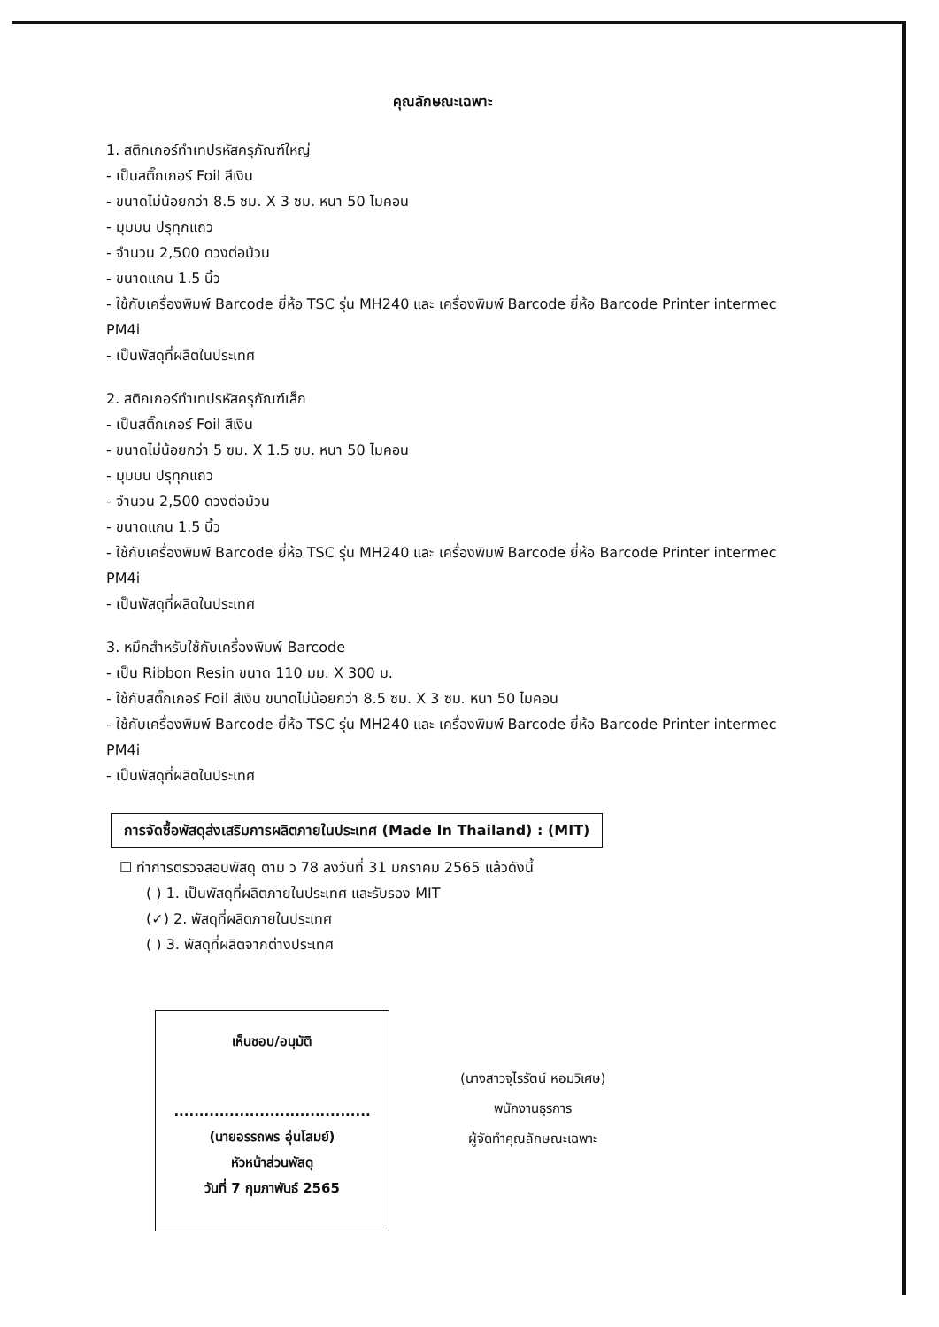คุณลักษณะเฉพาะ
1. สติกเกอร์ทำเทปรหัสครุภัณฑ์ใหญ่
- เป็นสติ๊กเกอร์ Foil สีเงิน
- ขนาดไม่น้อยกว่า 8.5 ซม. X 3 ซม. หนา 50 ไมคอน
- มุมมน ปรุทุกแถว
- จำนวน 2,500 ดวงต่อม้วน
- ขนาดแกน 1.5 นิ้ว
- ใช้กับเครื่องพิมพ์ Barcode ยี่ห้อ TSC รุ่น MH240 และ เครื่องพิมพ์ Barcode ยี่ห้อ Barcode Printer intermec PM4i
- เป็นพัสดุที่ผลิตในประเทศ
2. สติกเกอร์ทำเทปรหัสครุภัณฑ์เล็ก
- เป็นสติ๊กเกอร์ Foil สีเงิน
- ขนาดไม่น้อยกว่า 5 ซม. X 1.5 ซม. หนา 50 ไมคอน
- มุมมน ปรุทุกแถว
- จำนวน 2,500 ดวงต่อม้วน
- ขนาดแกน 1.5 นิ้ว
- ใช้กับเครื่องพิมพ์ Barcode ยี่ห้อ TSC รุ่น MH240 และ เครื่องพิมพ์ Barcode ยี่ห้อ Barcode Printer intermec PM4i
- เป็นพัสดุที่ผลิตในประเทศ
3. หมึกสำหรับใช้กับเครื่องพิมพ์ Barcode
- เป็น Ribbon Resin ขนาด 110 มม. X 300 ม.
- ใช้กับสติ๊กเกอร์ Foil สีเงิน ขนาดไม่น้อยกว่า 8.5 ซม. X 3 ซม. หนา 50 ไมคอน
- ใช้กับเครื่องพิมพ์ Barcode ยี่ห้อ TSC รุ่น MH240 และ เครื่องพิมพ์ Barcode ยี่ห้อ Barcode Printer intermec PM4i
- เป็นพัสดุที่ผลิตในประเทศ
การจัดซื้อพัสดุส่งเสริมการผลิตภายในประเทศ (Made In Thailand) : (MIT)
☐ ทำการตรวจสอบพัสดุ ตาม ว 78 ลงวันที่ 31 มกราคม 2565 แล้วดังนี้
( ) 1. เป็นพัสดุที่ผลิตภายในประเทศ และรับรอง MIT
(✓) 2. พัสดุที่ผลิตภายในประเทศ
( ) 3. พัสดุที่ผลิตจากต่างประเทศ
เห็นชอบ/อนุมัติ
.......................................
(นายอรรถพร อุ่นโสมย์)
หัวหน้าส่วนพัสดุ
วันที่ 7 กุมภาพันธ์ 2565
(นางสาวจุไรรัตน์ หอมวิเศษ)
พนักงานธุรการ
ผู้จัดทำคุณลักษณะเฉพาะ